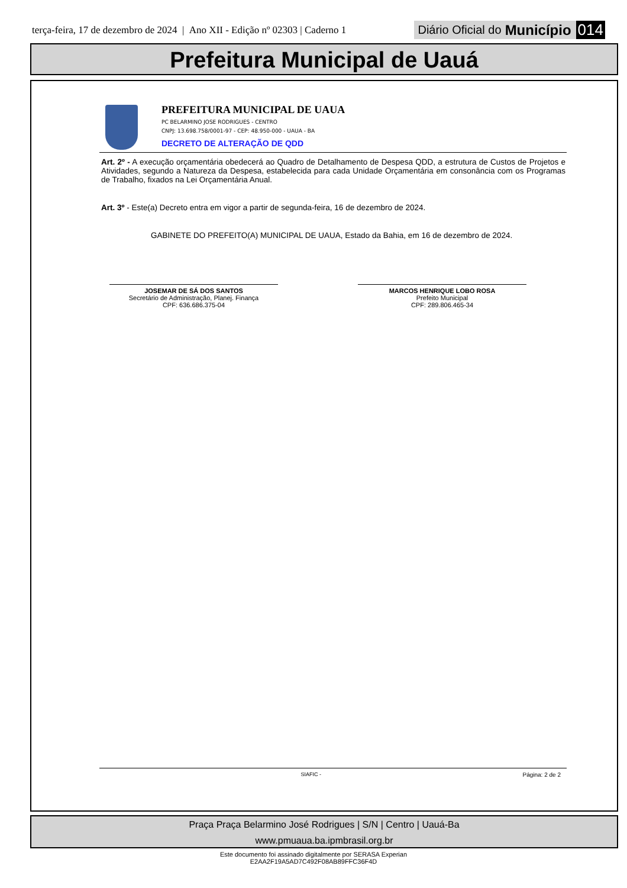terça-feira, 17 de dezembro de 2024 | Ano XII - Edição nº 02303 | Caderno 1 Diário Oficial do Município 014
Prefeitura Municipal de Uauá
PREFEITURA MUNICIPAL DE UAUA
PC BELARMINO JOSE RODRIGUES - CENTRO
CNPJ: 13.698.758/0001-97 - CEP: 48.950-000 - UAUA - BA
DECRETO DE ALTERAÇÃO DE QDD
Art. 2º - A execução orçamentária obedecerá ao Quadro de Detalhamento de Despesa QDD, a estrutura de Custos de Projetos e Atividades, segundo a Natureza da Despesa, estabelecida para cada Unidade Orçamentária em consonância com os Programas de Trabalho, fixados na Lei Orçamentária Anual.
Art. 3º - Este(a) Decreto entra em vigor a partir de segunda-feira, 16 de dezembro de 2024.
GABINETE DO PREFEITO(A) MUNICIPAL DE UAUA, Estado da Bahia, em 16 de dezembro de 2024.
JOSEMAR DE SÁ DOS SANTOS
Secretário de Administração, Planej. Finança
CPF: 636.686.375-04
MARCOS HENRIQUE LOBO ROSA
Prefeito Municipal
CPF: 289.806.465-34
SIAFIC - Página: 2 de 2
Praça Praça Belarmino José Rodrigues | S/N | Centro | Uauá-Ba
www.pmuaua.ba.ipmbrasil.org.br
Este documento foi assinado digitalmente por SERASA Experian
E2AA2F19A5AD7C492F08AB89FFC36F4D